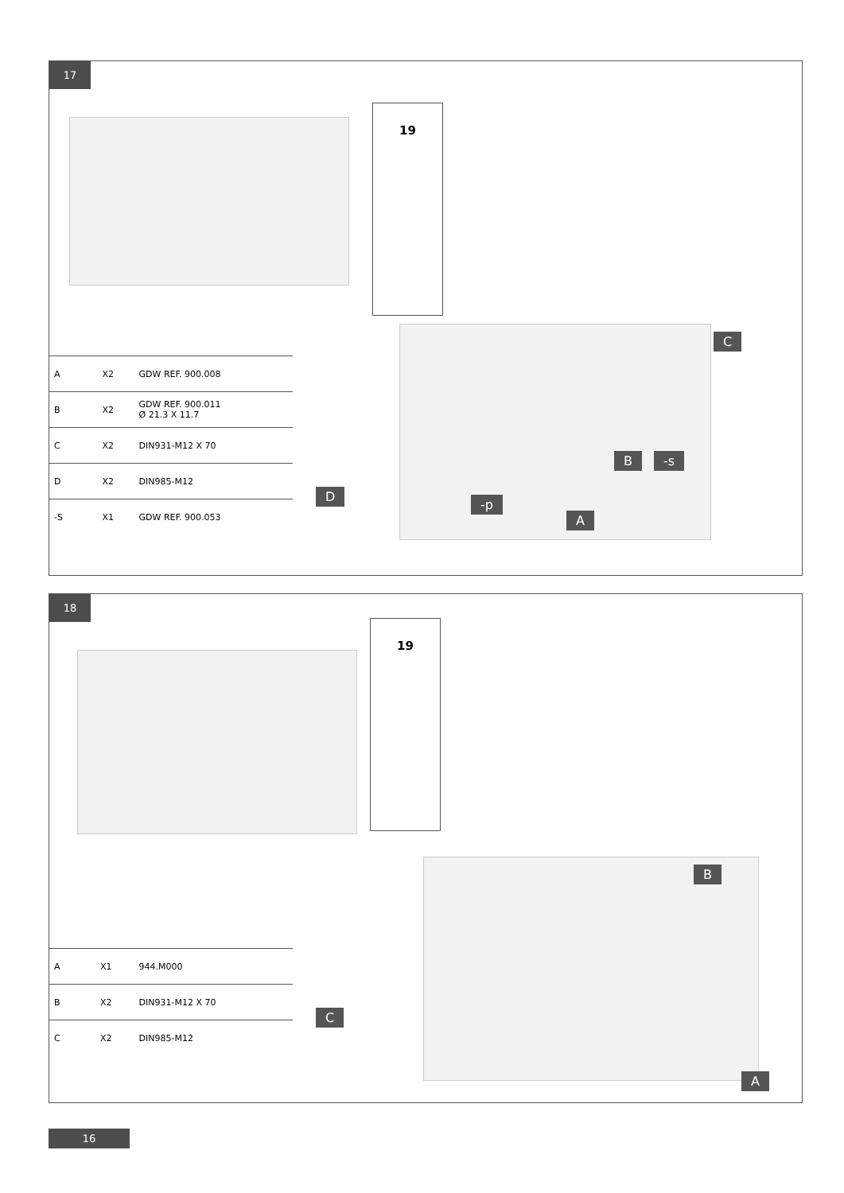17
19
C
B -s
D
-p
A
| A | | X2 | GDW REF. 900.008 |
| B | | X2 | GDW REF. 900.011 Ø 21.3 X 11.7 |
| C | | X2 | DIN931-M12 X 70 |
| D | | X2 | DIN985-M12 |
| -S | | X1 | GDW REF. 900.053 |
18
19
B
C
A
| A | | X1 | 944.M000 |
| B | | X2 | DIN931-M12 X 70 |
| C | | X2 | DIN985-M12 |
16